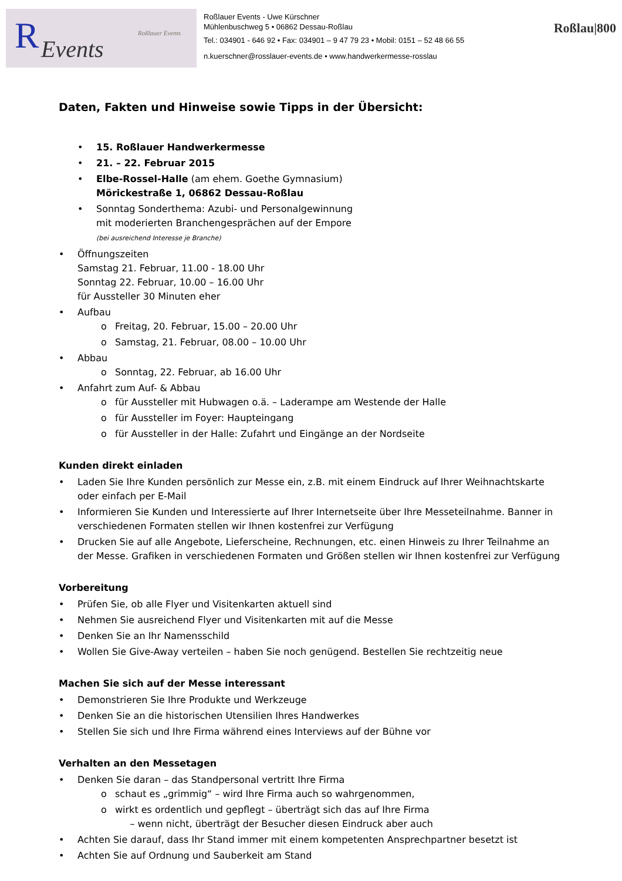R Events
Roßlauer Events
Roßlauer Events - Uwe Kürschner
Mühlenbuschweg 5 • 06862 Dessau-Roßlau
Tel.: 034901 - 646 92 • Fax: 034901 – 9 47 79 23 • Mobil: 0151 – 52 48 66 55
n.kuerschner@rosslauer-events.de • www.handwerkermesse-rosslau
Roßlau|800
Daten, Fakten und Hinweise sowie Tipps in der Übersicht:
• 15. Roßlauer Handwerkermesse
• 21. – 22. Februar 2015
• Elbe-Rossel-Halle (am ehem. Goethe Gymnasium)
Möricke­straße 1, 06862 Dessau-Roßlau
• Sonntag Sonderthema: Azubi- und Personalgewinnung
mit moderierten Branchengesprächen auf der Empore
(bei ausreichend Interesse je Branche)
• Öffnungszeiten
Samstag 21. Februar, 11.00 - 18.00 Uhr
Sonntag 22. Februar, 10.00 – 16.00 Uhr
für Aussteller 30 Minuten eher
• Aufbau
o Freitag, 20. Februar, 15.00 – 20.00 Uhr
o Samstag, 21. Februar, 08.00 – 10.00 Uhr
• Abbau
o Sonntag, 22. Februar, ab 16.00 Uhr
• Anfahrt zum Auf- & Abbau
o für Aussteller mit Hubwagen o.ä. – Laderampe am Westende der Halle
o für Aussteller im Foyer: Haupteingang
o für Aussteller in der Halle: Zufahrt und Eingänge an der Nordseite
Kunden direkt einladen
• Laden Sie Ihre Kunden persönlich zur Messe ein, z.B. mit einem Eindruck auf Ihrer Weihnachtskarte oder einfach per E-Mail
• Informieren Sie Kunden und Interessierte auf Ihrer Internetseite über Ihre Messeteilnahme. Banner in verschiedenen Formaten stellen wir Ihnen kostenfrei zur Verfügung
• Drucken Sie auf alle Angebote, Lieferscheine, Rechnungen, etc. einen Hinweis zu Ihrer Teilnahme an der Messe. Grafiken in verschiedenen Formaten und Größen stellen wir Ihnen kostenfrei zur Verfügung
Vorbereitung
• Prüfen Sie, ob alle Flyer und Visitenkarten aktuell sind
• Nehmen Sie ausreichend Flyer und Visitenkarten mit auf die Messe
• Denken Sie an Ihr Namensschild
• Wollen Sie Give-Away verteilen – haben Sie noch genügend. Bestellen Sie rechtzeitig neue
Machen Sie sich auf der Messe interessant
• Demonstrieren Sie Ihre Produkte und Werkzeuge
• Denken Sie an die historischen Utensilien Ihres Handwerkes
• Stellen Sie sich und Ihre Firma während eines Interviews auf der Bühne vor
Verhalten an den Messetagen
• Denken Sie daran – das Standpersonal vertritt Ihre Firma
o schaut es „grimmig“ – wird Ihre Firma auch so wahrgenommen,
o wirkt es ordentlich und gepflegt – überträgt sich das auf Ihre Firma
– wenn nicht, überträgt der Besucher diesen Eindruck aber auch
• Achten Sie darauf, dass Ihr Stand immer mit einem kompetenten Ansprechpartner besetzt ist
• Achten Sie auf Ordnung und Sauberkeit am Stand